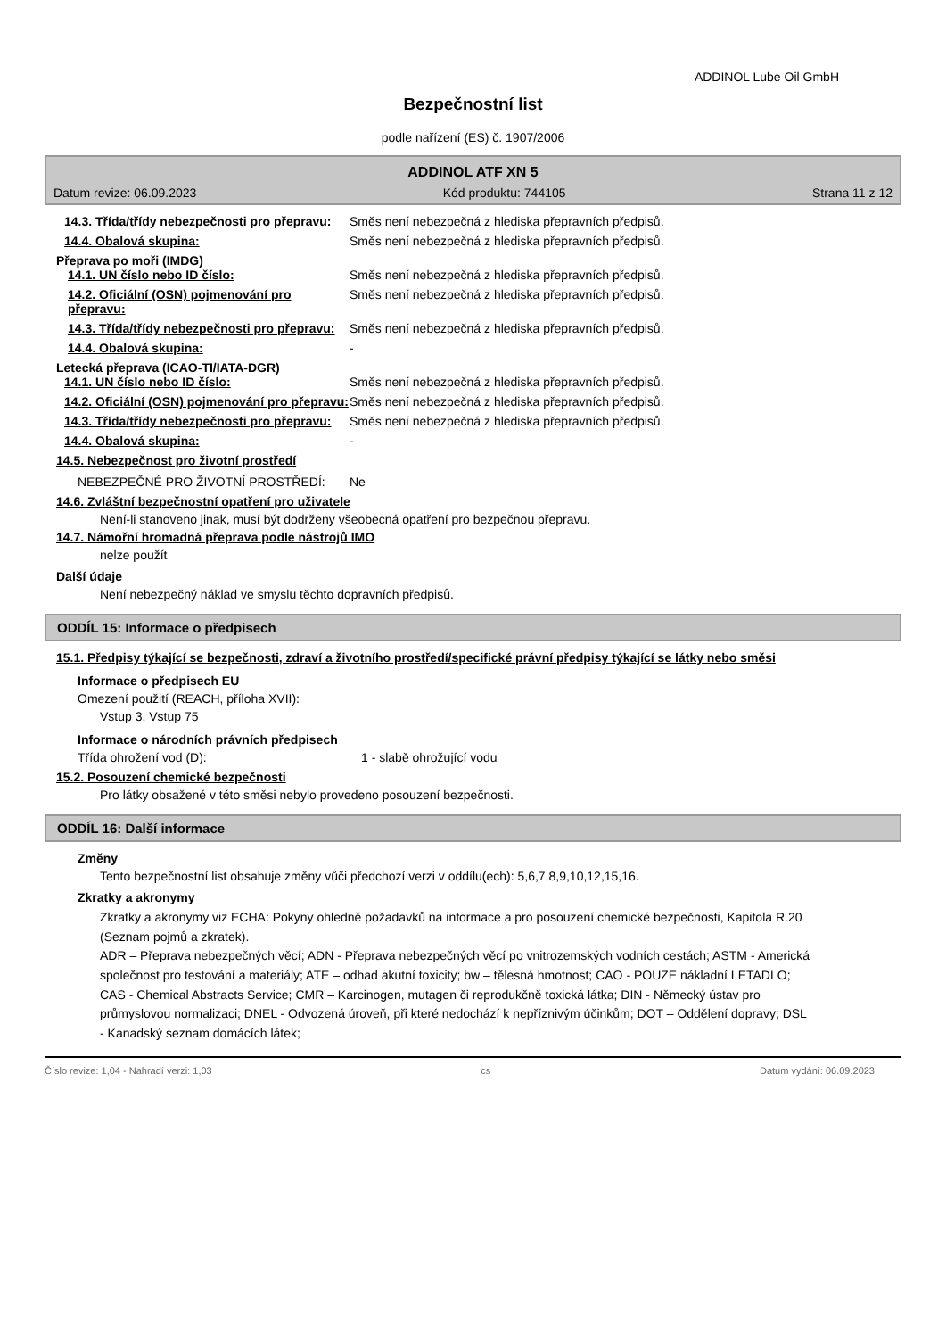ADDINOL Lube Oil GmbH
Bezpečnostní list
podle nařízení (ES) č. 1907/2006
ADDINOL ATF XN 5
Datum revize: 06.09.2023 Kód produktu: 744105 Strana 11 z 12
14.3. Třída/třídy nebezpečnosti pro přepravu:
Směs není nebezpečná z hlediska přepravních předpisů.
14.4. Obalová skupina: Směs není nebezpečná z hlediska přepravních předpisů.
Přeprava po moři (IMDG)
14.1. UN číslo nebo ID číslo: Směs není nebezpečná z hlediska přepravních předpisů.
14.2. Oficiální (OSN) pojmenování pro přepravu:
Směs není nebezpečná z hlediska přepravních předpisů.
14.3. Třída/třídy nebezpečnosti pro přepravu:
Směs není nebezpečná z hlediska přepravních předpisů.
14.4. Obalová skupina: -
Letecká přeprava (ICAO-TI/IATA-DGR)
14.1. UN číslo nebo ID číslo: Směs není nebezpečná z hlediska přepravních předpisů.
14.2. Oficiální (OSN) pojmenování pro přepravu:
Směs není nebezpečná z hlediska přepravních předpisů.
14.3. Třída/třídy nebezpečnosti pro přepravu:
Směs není nebezpečná z hlediska přepravních předpisů.
14.4. Obalová skupina: -
14.5. Nebezpečnost pro životní prostředí
NEBEZPEČNÉ PRO ŽIVOTNÍ PROSTŘEDÍ: Ne
14.6. Zvláštní bezpečnostní opatření pro uživatele
Není-li stanoveno jinak, musí být dodrženy všeobecná opatření pro bezpečnou přepravu.
14.7. Námořní hromadná přeprava podle nástrojů IMO
nelze použít
Další údaje
Není nebezpečný náklad ve smyslu těchto dopravních předpisů.
ODDÍL 15: Informace o předpisech
15.1. Předpisy týkající se bezpečnosti, zdraví a životního prostředí/specifické právní předpisy týkající se látky nebo směsi
Informace o předpisech EU
Omezení použití (REACH, příloha XVII):
Vstup 3, Vstup 75
Informace o národních právních předpisech
Třída ohrožení vod (D): 1 - slabě ohrožující vodu
15.2. Posouzení chemické bezpečnosti
Pro látky obsažené v této směsi nebylo provedeno posouzení bezpečnosti.
ODDÍL 16: Další informace
Změny
Tento bezpečnostní list obsahuje změny vůči předchozí verzi v oddílu(ech): 5,6,7,8,9,10,12,15,16.
Zkratky a akronymy
Zkratky a akronymy viz ECHA: Pokyny ohledně požadavků na informace a pro posouzení chemické bezpečnosti, Kapitola R.20 (Seznam pojmů a zkratek).
ADR – Přeprava nebezpečných věcí; ADN - Přeprava nebezpečných věcí po vnitrozemských vodních cestách; ASTM - Americká společnost pro testování a materiály; ATE – odhad akutní toxicity; bw – tělesná hmotnost; CAO - POUZE nákladní LETADLO; CAS - Chemical Abstracts Service; CMR – Karcinogen, mutagen či reprodukčně toxická látka; DIN - Německý ústav pro průmyslovou normalizaci; DNEL - Odvozená úroveň, při které nedochází k nepříznivým účinkům; DOT – Oddělení dopravy; DSL - Kanadský seznam domácích látek;
Číslo revize: 1,04 - Nahradí verzi: 1,03 cs Datum vydání: 06.09.2023